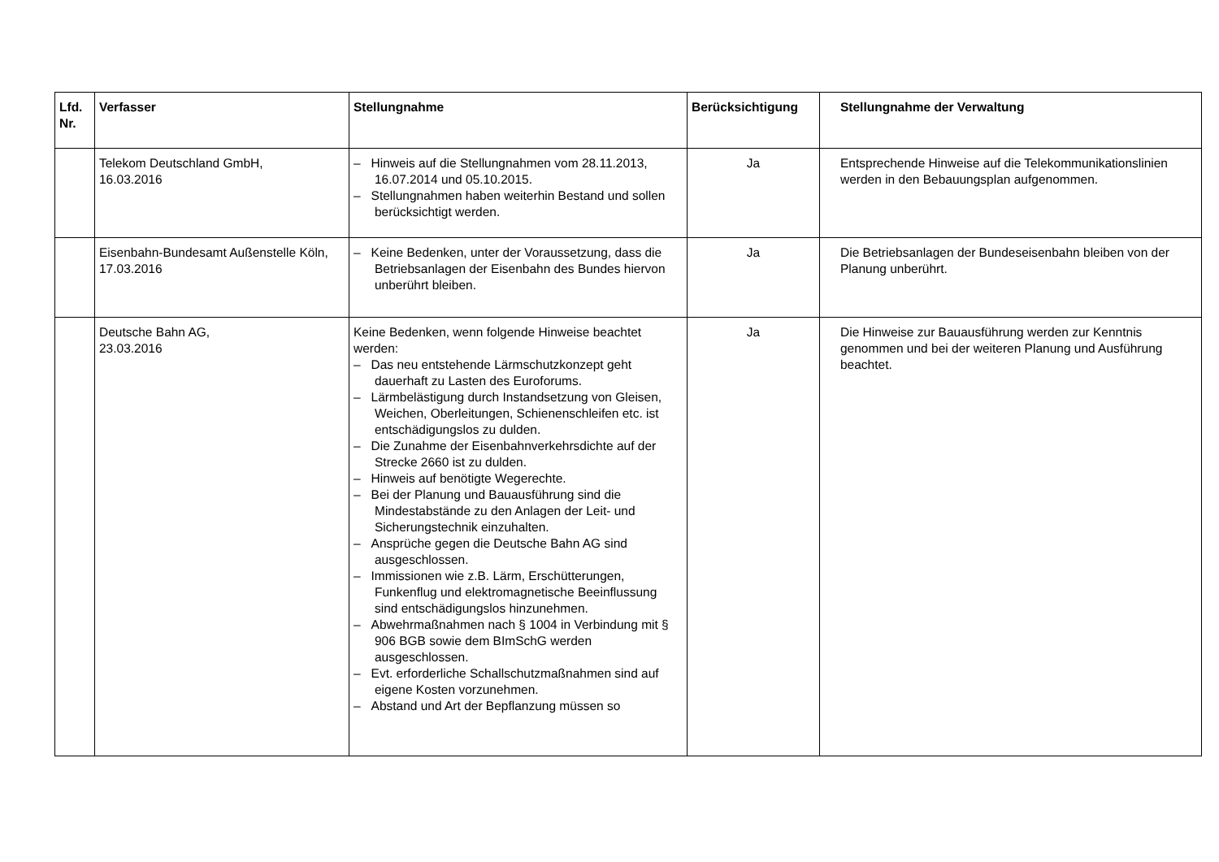| Lfd. Nr. | Verfasser | Stellungnahme | Berücksichtigung | Stellungnahme der Verwaltung |
| --- | --- | --- | --- | --- |
| | Telekom Deutschland GmbH, 16.03.2016 | – Hinweis auf die Stellungnahmen vom 28.11.2013, 16.07.2014 und 05.10.2015. – Stellungnahmen haben weiterhin Bestand und sollen berücksichtigt werden. | Ja | Entsprechende Hinweise auf die Telekommunikationslinien werden in den Bebauungsplan aufgenommen. |
| | Eisenbahn-Bundesamt Außenstelle Köln, 17.03.2016 | – Keine Bedenken, unter der Voraussetzung, dass die Betriebsanlagen der Eisenbahn des Bundes hiervon unberührt bleiben. | Ja | Die Betriebsanlagen der Bundeseisenbahn bleiben von der Planung unberührt. |
| | Deutsche Bahn AG, 23.03.2016 | Keine Bedenken, wenn folgende Hinweise beachtet werden: – Das neu entstehende Lärmschutzkonzept geht dauerhaft zu Lasten des Euroforums. – Lärmbelästigung durch Instandsetzung von Gleisen, Weichen, Oberleitungen, Schienenschleifen etc. ist entschädigungslos zu dulden. – Die Zunahme der Eisenbahnverkehrsdichte auf der Strecke 2660 ist zu dulden. – Hinweis auf benötigte Wegerechte. – Bei der Planung und Bauausführung sind die Mindestabstände zu den Anlagen der Leit- und Sicherungstechnik einzuhalten. – Ansprüche gegen die Deutsche Bahn AG sind ausgeschlossen. – Immissionen wie z.B. Lärm, Erschütterungen, Funkenflug und elektromagnetische Beeinflussung sind entschädigungslos hinzunehmen. – Abwehrmaßnahmen nach § 1004 in Verbindung mit § 906 BGB sowie dem BImSchG werden ausgeschlossen. – Evt. erforderliche Schallschutzmaßnahmen sind auf eigene Kosten vorzunehmen. – Abstand und Art der Bepflanzung müssen so | Ja | Die Hinweise zur Bauausführung werden zur Kenntnis genommen und bei der weiteren Planung und Ausführung beachtet. |